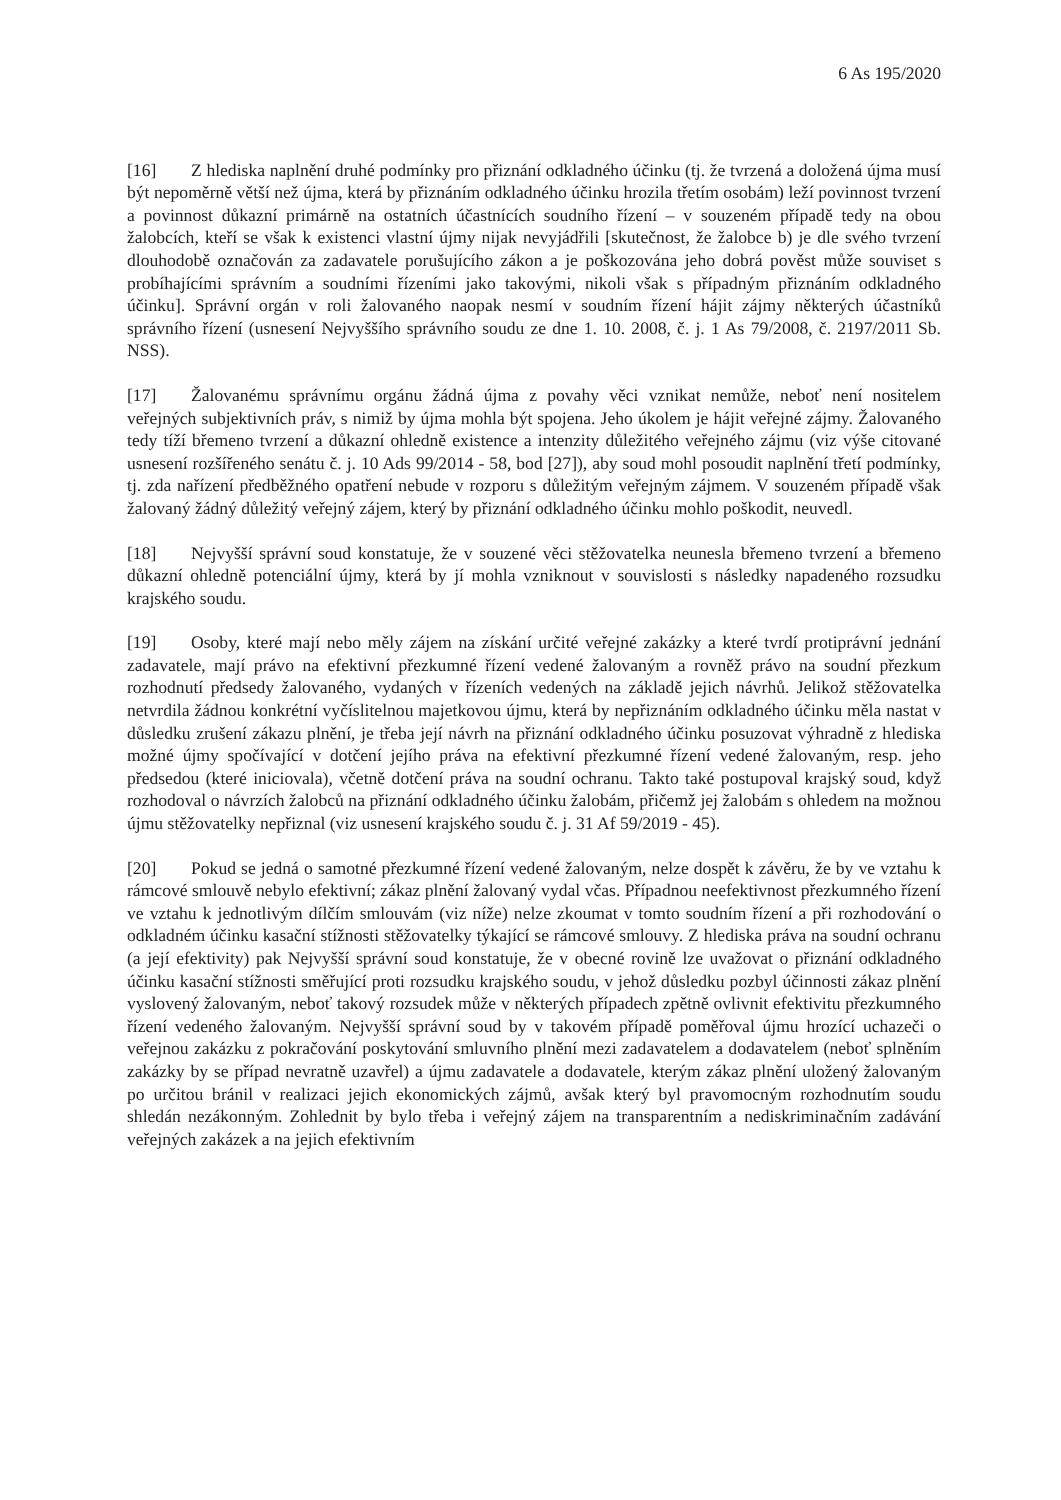6 As 195/2020
[16] Z hlediska naplnění druhé podmínky pro přiznání odkladného účinku (tj. že tvrzená a doložená újma musí být nepoměrně větší než újma, která by přiznáním odkladného účinku hrozila třetím osobám) leží povinnost tvrzení a povinnost důkazní primárně na ostatních účastnících soudního řízení – v souzeném případě tedy na obou žalobcích, kteří se však k existenci vlastní újmy nijak nevyjádřili [skutečnost, že žalobce b) je dle svého tvrzení dlouhodobě označován za zadavatele porušujícího zákon a je poškozována jeho dobrá pověst může souviset s probíhajícími správním a soudními řízeními jako takovými, nikoli však s případným přiznáním odkladného účinku]. Správní orgán v roli žalovaného naopak nesmí v soudním řízení hájit zájmy některých účastníků správního řízení (usnesení Nejvyššího správního soudu ze dne 1. 10. 2008, č. j. 1 As 79/2008, č. 2197/2011 Sb. NSS).
[17] Žalovanému správnímu orgánu žádná újma z povahy věci vznikat nemůže, neboť není nositelem veřejných subjektivních práv, s nimiž by újma mohla být spojena. Jeho úkolem je hájit veřejné zájmy. Žalovaného tedy tíží břemeno tvrzení a důkazní ohledně existence a intenzity důležitého veřejného zájmu (viz výše citované usnesení rozšířeného senátu č. j. 10 Ads 99/2014 - 58, bod [27]), aby soud mohl posoudit naplnění třetí podmínky, tj. zda nařízení předběžného opatření nebude v rozporu s důležitým veřejným zájmem. V souzeném případě však žalovaný žádný důležitý veřejný zájem, který by přiznání odkladného účinku mohlo poškodit, neuvedl.
[18] Nejvyšší správní soud konstatuje, že v souzené věci stěžovatelka neunesla břemeno tvrzení a břemeno důkazní ohledně potenciální újmy, která by jí mohla vzniknout v souvislosti s následky napadeného rozsudku krajského soudu.
[19] Osoby, které mají nebo měly zájem na získání určité veřejné zakázky a které tvrdí protiprávní jednání zadavatele, mají právo na efektivní přezkumné řízení vedené žalovaným a rovněž právo na soudní přezkum rozhodnutí předsedy žalovaného, vydaných v řízeních vedených na základě jejich návrhů. Jelikož stěžovatelka netvrdila žádnou konkrétní vyčíslitelnou majetkovou újmu, která by nepřiznáním odkladného účinku měla nastat v důsledku zrušení zákazu plnění, je třeba její návrh na přiznání odkladného účinku posuzovat výhradně z hlediska možné újmy spočívající v dotčení jejího práva na efektivní přezkumné řízení vedené žalovaným, resp. jeho předsedou (které iniciovala), včetně dotčení práva na soudní ochranu. Takto také postupoval krajský soud, když rozhodoval o návrzích žalobců na přiznání odkladného účinku žalobám, přičemž jej žalobám s ohledem na možnou újmu stěžovatelky nepřiznal (viz usnesení krajského soudu č. j. 31 Af 59/2019 - 45).
[20] Pokud se jedná o samotné přezkumné řízení vedené žalovaným, nelze dospět k závěru, že by ve vztahu k rámcové smlouvě nebylo efektivní; zákaz plnění žalovaný vydal včas. Případnou neefektivnost přezkumného řízení ve vztahu k jednotlivým dílčím smlouvám (viz níže) nelze zkoumat v tomto soudním řízení a při rozhodování o odkladném účinku kasační stížnosti stěžovatelky týkající se rámcové smlouvy. Z hlediska práva na soudní ochranu (a její efektivity) pak Nejvyšší správní soud konstatuje, že v obecné rovině lze uvažovat o přiznání odkladného účinku kasační stížnosti směřující proti rozsudku krajského soudu, v jehož důsledku pozbyl účinnosti zákaz plnění vyslovený žalovaným, neboť takový rozsudek může v některých případech zpětně ovlivnit efektivitu přezkumného řízení vedeného žalovaným. Nejvyšší správní soud by v takovém případě poměřoval újmu hrozící uchazeči o veřejnou zakázku z pokračování poskytování smluvního plnění mezi zadavatelem a dodavatelem (neboť splněním zakázky by se případ nevratně uzavřel) a újmu zadavatele a dodavatele, kterým zákaz plnění uložený žalovaným po určitou bránil v realizaci jejich ekonomických zájmů, avšak který byl pravomocným rozhodnutím soudu shledán nezákonným. Zohlednit by bylo třeba i veřejný zájem na transparentním a nediskriminačním zadávání veřejných zakázek a na jejich efektivním